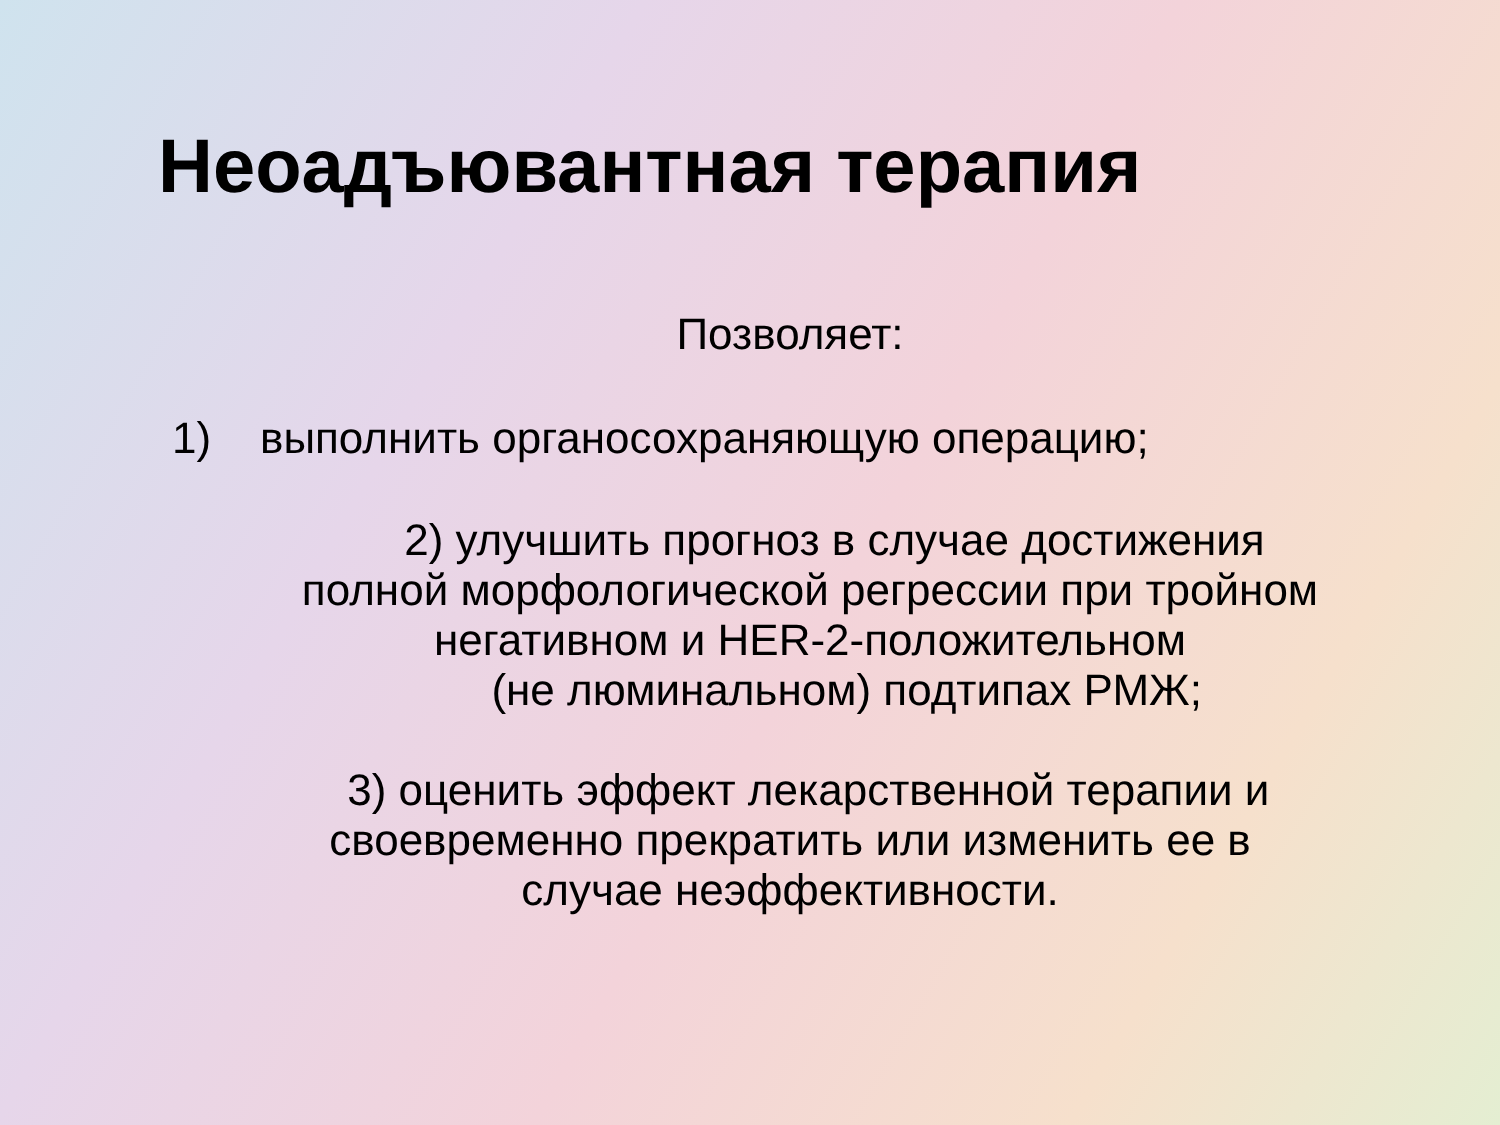Неоадъювантная терапия
Позволяет:
1) выполнить органосохраняющую операцию;
2) улучшить прогноз в случае достижения
полной морфологической регрессии при тройном
негативном и HER-2-положительном
(не люминальном) подтипах РМЖ;
3) оценить эффект лекарственной терапии и
своевременно прекратить или изменить ее в
случае неэффективности.